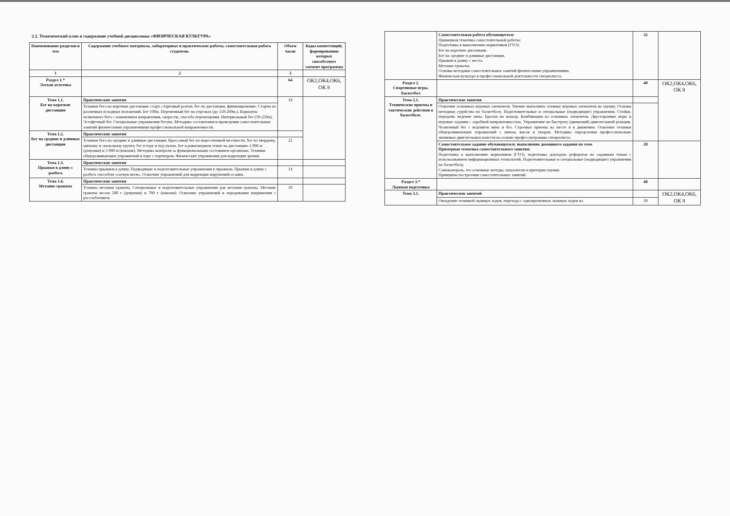2.2. Тематический план и содержание учебной дисциплины «ФИЗИЧЕСКАЯ КУЛЬТУРА»
| Наименование разделов и тем | Содержание учебного материала, лабораторные и практические работы, самостоятельная работа студентов. | Объем часов | Коды компетенций, формированию которых способствует элемент программы |
| --- | --- | --- | --- |
| 1 | 2 | 3 | |
| Раздел 1.* Легкая атлетика | | 64 | ОК2,ОК4,ОК6, ОК 8 |
| Тема 1.1. Бег на короткие дистанции | Практические занятия | 18 | |
| | Техники бега на короткие дистанции: старт, стартовый разгон, бег по дистанции, финиширование. Старты из различных исходных положений. Бег 100м. Переменный бег на отрезках (до 150-200м.). Варианты челночного бега с изменением направления, скорости, способа перемещения. Интервальный бег (50-250м). Эстафетный бег. Специальные упражнения бегуна. Методика составления и проведения самостоятельных занятий физическими упражнениями профессиональной направленности. | | |
| Тема 1.2. Бег на средние и длинные дистанции | Практические занятия | | |
| | Техники бега на средние и длинные дистанции. Кроссовый бег по пересеченной местности, бег по твердому, мягкому и скользкому грунту, бег в гору и под уклон. Бег в равномерном темпе на дистанцию 2 000 м (девушки) и 3 000 м (юноши). Методика контроля за функциональным состоянием организма. Техники общеразвивающих упражнений в паре с партнером. Физические упражнения для коррекции зрения. | 22 | |
| Тема 1.3. Прыжки в длину с разбега | Практические занятия | | |
| | Техника прыжков в длину. Подводящие и подготовительные упражнения к прыжкам. Прыжки в длину с разбега способом «согнув ноги». Освоение упражнений для коррекции нарушений осанки. | 14 | |
| Тема 1.4. Метание гранаты | Практические занятия | | |
| | Техника метания гранаты. Специальные и подготовительные упражнения для метания гранаты. Метание гранаты весом 500 г (девушки) и 700 г (юноши). Освоение упражнений в чередовании напряжения с расслаблением. | 10 | |
| | Самостоятельная работа обучающегося: Примерная тематика самостоятельной работы: Подготовка к выполнению нормативов (ГТО): Бег на короткие дистанции. Бег на средние и длинные дистанции. Прыжки в длину с места. Метание гранаты. Основы методики самостоятельных занятий физическими упражнениями. Физическая культура в профессиональной деятельности специалиста. | 32 | |
| Раздел 2. Спортивные игры. Баскетбол | | 40 | ОК2,ОК4,ОК6, ОК 8 |
| Тема 2.1. Технические приемы и тактические действия в баскетболе. | Практические занятия | | |
| | Освоение основных игровых элементов. Умение выполнять технику игровых элементов на оценку. Основы методики судейства по баскетболу. Подготовительные и специальные (подводящие) упражнения. Стойки, передачи, ведение мяча. Броски по кольцу. Комбинации из основных элементов. Двусторонние игры и игровые задания с аэробной направленностью. Упражнение на быстроту (движений) двигательной реакции. Челночный бег с ведением мяча и без. Строевые приемы на месте и в движении. Освоение техники общеразвивающих упражнений с мячом, висов и упоров. Методика определения профессионально значимых двигательных качеств на основе профессиограммы специалиста. | | |
| | Самостоятельное задание обучающегося: выполнение домашнего задания по теме Примерная тематика самостоятельного занятия: Подготовка к выполнению нормативов (ГТО), подготовка докладов, рефератов по заданным темам с использованием информационных технологий. Подготовительные и специальные (подводящие) упражнения по баскетболу. Самоконтроль, его основные методы, показатели и критерии оценки. Принципы построения самостоятельных занятий. | 20 | |
| Раздел 3.* Лыжная подготовка | | 48 | |
| Тема 3.1. | Практические занятий | | ОК2,ОК4,ОК6, ОК 8 |
| | Овладение техникой лыжных ходов, перехода с одновременных лыжных ходов на | 30 | |